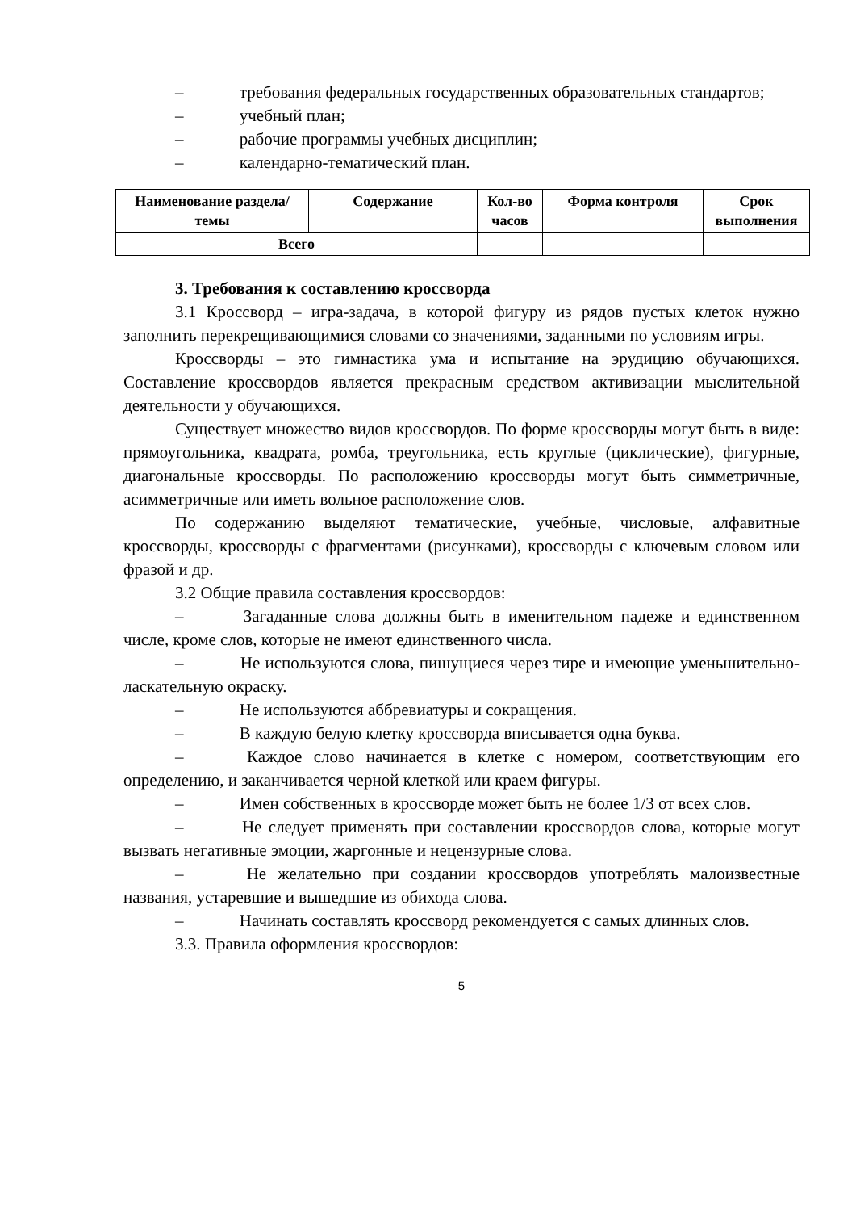– требования федеральных государственных образовательных стандартов;
– учебный план;
– рабочие программы учебных дисциплин;
– календарно-тематический план.
| Наименование раздела/темы | Содержание | Кол-во часов | Форма контроля | Срок выполнения |
| --- | --- | --- | --- | --- |
| Всего | | | | |
3. Требования к составлению кроссворда
3.1 Кроссворд – игра-задача, в которой фигуру из рядов пустых клеток нужно заполнить перекрещивающимися словами со значениями, заданными по условиям игры.
Кроссворды – это гимнастика ума и испытание на эрудицию обучающихся. Составление кроссвордов является прекрасным средством активизации мыслительной деятельности у обучающихся.
Существует множество видов кроссвордов. По форме кроссворды могут быть в виде: прямоугольника, квадрата, ромба, треугольника, есть круглые (циклические), фигурные, диагональные кроссворды. По расположению кроссворды могут быть симметричные, асимметричные или иметь вольное расположение слов.
По содержанию выделяют тематические, учебные, числовые, алфавитные кроссворды, кроссворды с фрагментами (рисунками), кроссворды с ключевым словом или фразой и др.
3.2 Общие правила составления кроссвордов:
– Загаданные слова должны быть в именительном падеже и единственном числе, кроме слов, которые не имеют единственного числа.
– Не используются слова, пишущиеся через тире и имеющие уменьшительно-ласкательную окраску.
– Не используются аббревиатуры и сокращения.
– В каждую белую клетку кроссворда вписывается одна буква.
– Каждое слово начинается в клетке с номером, соответствующим его определению, и заканчивается черной клеткой или краем фигуры.
– Имен собственных в кроссворде может быть не более 1/3 от всех слов.
– Не следует применять при составлении кроссвордов слова, которые могут вызвать негативные эмоции, жаргонные и нецензурные слова.
– Не желательно при создании кроссвордов употреблять малоизвестные названия, устаревшие и вышедшие из обихода слова.
– Начинать составлять кроссворд рекомендуется с самых длинных слов.
3.3. Правила оформления кроссвордов:
5